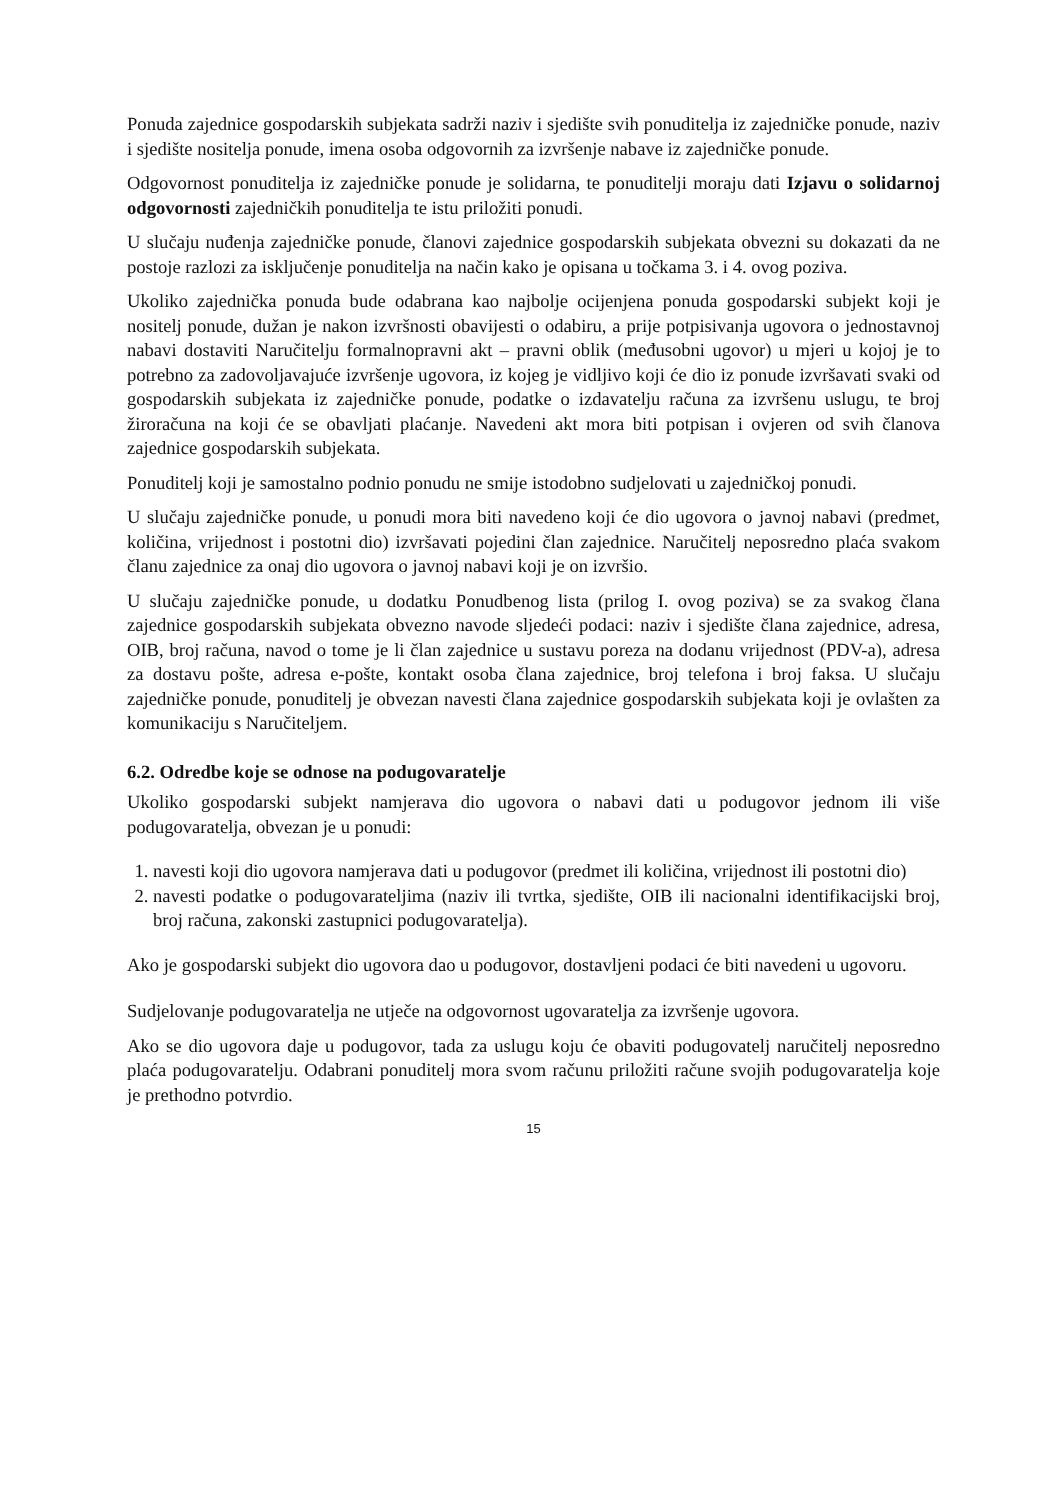Ponuda zajednice gospodarskih subjekata sadrži naziv i sjedište svih ponuditelja iz zajedničke ponude, naziv i sjedište nositelja ponude, imena osoba odgovornih za izvršenje nabave iz zajedničke ponude.
Odgovornost ponuditelja iz zajedničke ponude je solidarna, te ponuditelji moraju dati Izjavu o solidarnoj odgovornosti zajedničkih ponuditelja te istu priložiti ponudi.
U slučaju nuđenja zajedničke ponude, članovi zajednice gospodarskih subjekata obvezni su dokazati da ne postoje razlozi za isključenje ponuditelja na način kako je opisana u točkama 3. i 4. ovog poziva.
Ukoliko zajednička ponuda bude odabrana kao najbolje ocijenjena ponuda gospodarski subjekt koji je nositelj ponude, dužan je nakon izvršnosti obavijesti o odabiru, a prije potpisivanja ugovora o jednostavnoj nabavi dostaviti Naručitelju formalnopravni akt – pravni oblik (međusobni ugovor) u mjeri u kojoj je to potrebno za zadovoljavajuće izvršenje ugovora, iz kojeg je vidljivo koji će dio iz ponude izvršavati svaki od gospodarskih subjekata iz zajedničke ponude, podatke o izdavatelju računa za izvršenu uslugu, te broj žiroračuna na koji će se obavljati plaćanje. Navedeni akt mora biti potpisan i ovjeren od svih članova zajednice gospodarskih subjekata.
Ponuditelj koji je samostalno podnio ponudu ne smije istodobno sudjelovati u zajedničkoj ponudi.
U slučaju zajedničke ponude, u ponudi mora biti navedeno koji će dio ugovora o javnoj nabavi (predmet, količina, vrijednost i postotni dio) izvršavati pojedini član zajednice. Naručitelj neposredno plaća svakom članu zajednice za onaj dio ugovora o javnoj nabavi koji je on izvršio.
U slučaju zajedničke ponude, u dodatku Ponudbenog lista (prilog I. ovog poziva) se za svakog člana zajednice gospodarskih subjekata obvezno navode sljedeći podaci: naziv i sjedište člana zajednice, adresa, OIB, broj računa, navod o tome je li član zajednice u sustavu poreza na dodanu vrijednost (PDV-a), adresa za dostavu pošte, adresa e-pošte, kontakt osoba člana zajednice, broj telefona i broj faksa. U slučaju zajedničke ponude, ponuditelj je obvezan navesti člana zajednice gospodarskih subjekata koji je ovlašten za komunikaciju s Naručiteljem.
6.2. Odredbe koje se odnose na podugovaratelje
Ukoliko gospodarski subjekt namjerava dio ugovora o nabavi dati u podugovor jednom ili više podugovaratelja, obvezan je u ponudi:
1. navesti koji dio ugovora namjerava dati u podugovor (predmet ili količina, vrijednost ili postotni dio)
2. navesti podatke o podugovarateljima (naziv ili tvrtka, sjedište, OIB ili nacionalni identifikacijski broj, broj računa, zakonski zastupnici podugovaratelja).
Ako je gospodarski subjekt dio ugovora dao u podugovor, dostavljeni podaci će biti navedeni u ugovoru.
Sudjelovanje podugovaratelja ne utječe na odgovornost ugovaratelja za izvršenje ugovora.
Ako se dio ugovora daje u podugovor, tada za uslugu koju će obaviti podugovatelj naručitelj neposredno plaća podugovaratelju. Odabrani ponuditelj mora svom računu priložiti račune svojih podugovaratelja koje je prethodno potvrdio.
15